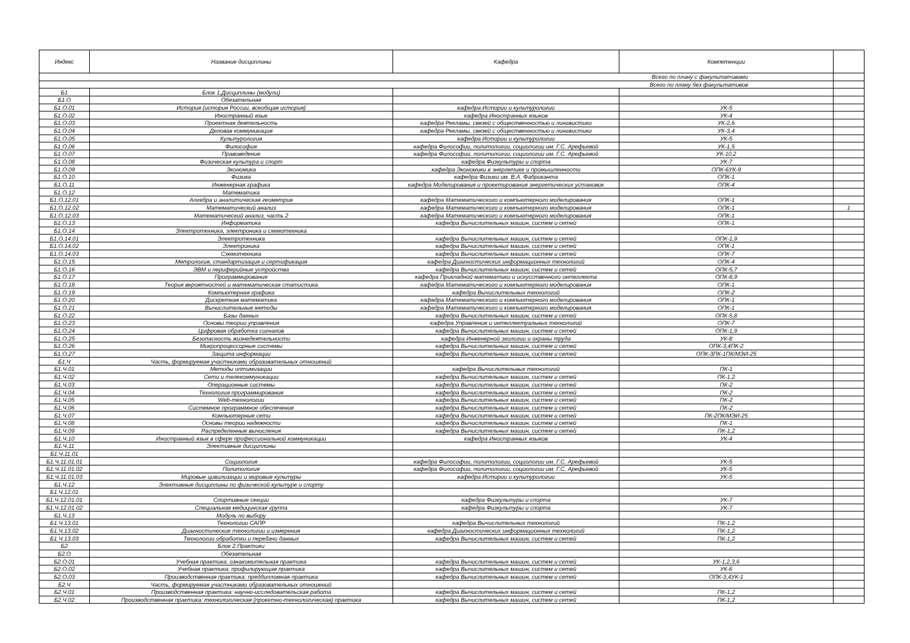| Индекс | Название дисциплины | Кафедра | Компетенции | |
| --- | --- | --- | --- | --- |
| Всего по плану с факультативами | | | | |
| Всего по плану без факультативов | | | | |
| Б1 | Блок 1.Дисциплины (модули) | | | |
| Б1.О | Обязательная | | | |
| Б1.О.01 | История (история России, всеобщая история) | кафедра Истории и культурологии | УК-5 | |
| Б1.О.02 | Иностранный язык | кафедра Иностранных языков | УК-4 | |
| Б1.О.03 | Проектная деятельность | кафедра Рекламы, связей с общественностью и лингвистики | УК-2,6 | |
| Б1.О.04 | Деловая коммуникация | кафедра Рекламы, связей с общественностью и лингвистики | УК-3,4 | |
| Б1.О.05 | Культурология | кафедра Истории и культурологии | УК-5 | |
| Б1.О.06 | Философия | кафедра Философии, политологии, социологии им. Г.С. Арефьевой | УК-1,5 | |
| Б1.О.07 | Правоведение | кафедра Философии, политологии, социологии им. Г.С. Арефьевой | УК-10,2 | |
| Б1.О.08 | Физическая культура и спорт | кафедра Физкультуры и спорта | УК-7 | |
| Б1.О.09 | Экономика | кафедра Экономики в энергетике и промышленности | ОПК-6УК-9 | |
| Б1.О.10 | Физика | кафедра Физики им. В.А. Фабриканта | ОПК-1 | |
| Б1.О.11 | Инженерная графика | кафедра Моделирования и проектирования энергетических установок | ОПК-4 | |
| Б1.О.12 | Математика | | | |
| Б1.О.12.01 | Алгебра и аналитическая геометрия | кафедра Математического и компьютерного моделирования | ОПК-1 | |
| Б1.О.12.02 | Математический анализ | кафедра Математического и компьютерного моделирования | ОПК-1 | 1 |
| Б1.О.12.03 | Математический анализ, часть 2 | кафедра Математического и компьютерного моделирования | ОПК-1 | |
| Б1.О.13 | Информатика | кафедра Вычислительных машин, систем и сетей | ОПК-1 | |
| Б1.О.14 | Электротехника, электроника и схемотехника | | | |
| Б1.О.14.01 | Электротехника | кафедра Вычислительных машин, систем и сетей | ОПК-1,9 | |
| Б1.О.14.02 | Электроника | кафедра Вычислительных машин, систем и сетей | ОПК-1 | |
| Б1.О.14.03 | Схемотехника | кафедра Вычислительных машин, систем и сетей | ОПК-7 | |
| Б1.О.15 | Метрология, стандартизация и сертификация | кафедра Диагностических информационных технологий | ОПК-4 | |
| Б1.О.16 | ЭВМ и периферийные устройства | кафедра Вычислительных машин, систем и сетей | ОПК-5,7 | |
| Б1.О.17 | Программирование | кафедра Прикладной математики и искусственного интеллекта | ОПК-8,9 | |
| Б1.О.18 | Теория вероятностей и математическая статистика | кафедра Математического и компьютерного моделирования | ОПК-1 | |
| Б1.О.19 | Компьютерная графика | кафедра Вычислительных технологий | ОПК-2 | |
| Б1.О.20 | Дискретная математика | кафедра Математического и компьютерного моделирования | ОПК-1 | |
| Б1.О.21 | Вычислительные методы | кафедра Математического и компьютерного моделирования | ОПК-1 | |
| Б1.О.22 | Базы данных | кафедра Вычислительных машин, систем и сетей | ОПК-5,8 | |
| Б1.О.23 | Основы теории управления | кафедра Управления и интеллектуальных технологий | ОПК-7 | |
| Б1.О.24 | Цифровая обработка сигналов | кафедра Вычислительных машин, систем и сетей | ОПК-1,9 | |
| Б1.О.25 | Безопасность жизнедеятельности | кафедра Инженерной экологии и охраны труда | УК-8 | |
| Б1.О.26 | Микропроцессорные системы | кафедра Вычислительных машин, систем и сетей | ОПК-3,4ПК-2 | |
| Б1.О.27 | Защита информации | кафедра Вычислительных машин, систем и сетей | ОПК-3ПК-1ПК/МЭИ-25 | |
| Б1.Ч | Часть, формируемая участниками образовательных отношений | | | |
| Б1.Ч.01 | Методы оптимизации | кафедра Вычислительных технологий | ПК-1 | |
| Б1.Ч.02 | Сети и телекоммуникации | кафедра Вычислительных машин, систем и сетей | ПК-1,2 | |
| Б1.Ч.03 | Операционные системы | кафедра Вычислительных машин, систем и сетей | ПК-2 | |
| Б1.Ч.04 | Технология программирования | кафедра Вычислительных машин, систем и сетей | ПК-2 | |
| Б1.Ч.05 | Web-технологии | кафедра Вычислительных машин, систем и сетей | ПК-2 | |
| Б1.Ч.06 | Системное программное обеспечение | кафедра Вычислительных машин, систем и сетей | ПК-2 | |
| Б1.Ч.07 | Компьютерные сети | кафедра Вычислительных машин, систем и сетей | ПК-2ПК/МЭИ-25 | |
| Б1.Ч.08 | Основы теории надежности | кафедра Вычислительных машин, систем и сетей | ПК-1 | |
| Б1.Ч.09 | Распределенные вычисления | кафедра Вычислительных машин, систем и сетей | ПК-1,2 | |
| Б1.Ч.10 | Иностранный язык в сфере профессиональной коммуникации | кафедра Иностранных языков | УК-4 | |
| Б1.Ч.11 | Элективные дисциплины | | | |
| Б1.Ч.11.01 | | | | |
| Б1.Ч.11.01.01 | Социология | кафедра Философии, политологии, социологии им. Г.С. Арефьевой | УК-5 | |
| Б1.Ч.11.01.02 | Политология | кафедра Философии, политологии, социологии им. Г.С. Арефьевой | УК-5 | |
| Б1.Ч.11.01.03 | Мировые цивилизации и мировые культуры | кафедра Истории и культурологии | УК-5 | |
| Б1.Ч.12 | Элективные дисциплины по физической культуре и спорту | | | |
| Б1.Ч.12.01 | | | | |
| Б1.Ч.12.01.01 | Спортивные секции | кафедра Физкультуры и спорта | УК-7 | |
| Б1.Ч.12.01.02 | Специальная медицинская группа | кафедра Физкультуры и спорта | УК-7 | |
| Б1.Ч.13 | Модуль по выбору | | | |
| Б1.Ч.13.01 | Технологии САПР | кафедра Вычислительных технологий | ПК-1,2 | |
| Б1.Ч.13.02 | Диагностические технологии и измерения | кафедра Диагностических информационных технологий | ПК-1,2 | |
| Б1.Ч.13.03 | Технологии обработки и передачи данных | кафедра Вычислительных машин, систем и сетей | ПК-1,2 | |
| Б2 | Блок 2.Практики | | | |
| Б2.О | Обязательная | | | |
| Б2.О.01 | Учебная практика: ознакомительная практика | кафедра Вычислительных машин, систем и сетей | УК-1,2,3,6 | |
| Б2.О.02 | Учебная практика: профилирующая практика | кафедра Вычислительных машин, систем и сетей | УК-6 | |
| Б2.О.03 | Производственная практика: преддипломная практика | кафедра Вычислительных машин, систем и сетей | ОПК-3,4УК-1 | |
| Б2.Ч | Часть, формируемая участниками образовательных отношений | | | |
| Б2.Ч.01 | Производственная практика: научно-исследовательская работа | кафедра Вычислительных машин, систем и сетей | ПК-1,2 | |
| Б2.Ч.02 | Производственная практика: технологическая (проектно-технологическая) практика | кафедра Вычислительных машин, систем и сетей | ПК-1,2 | |